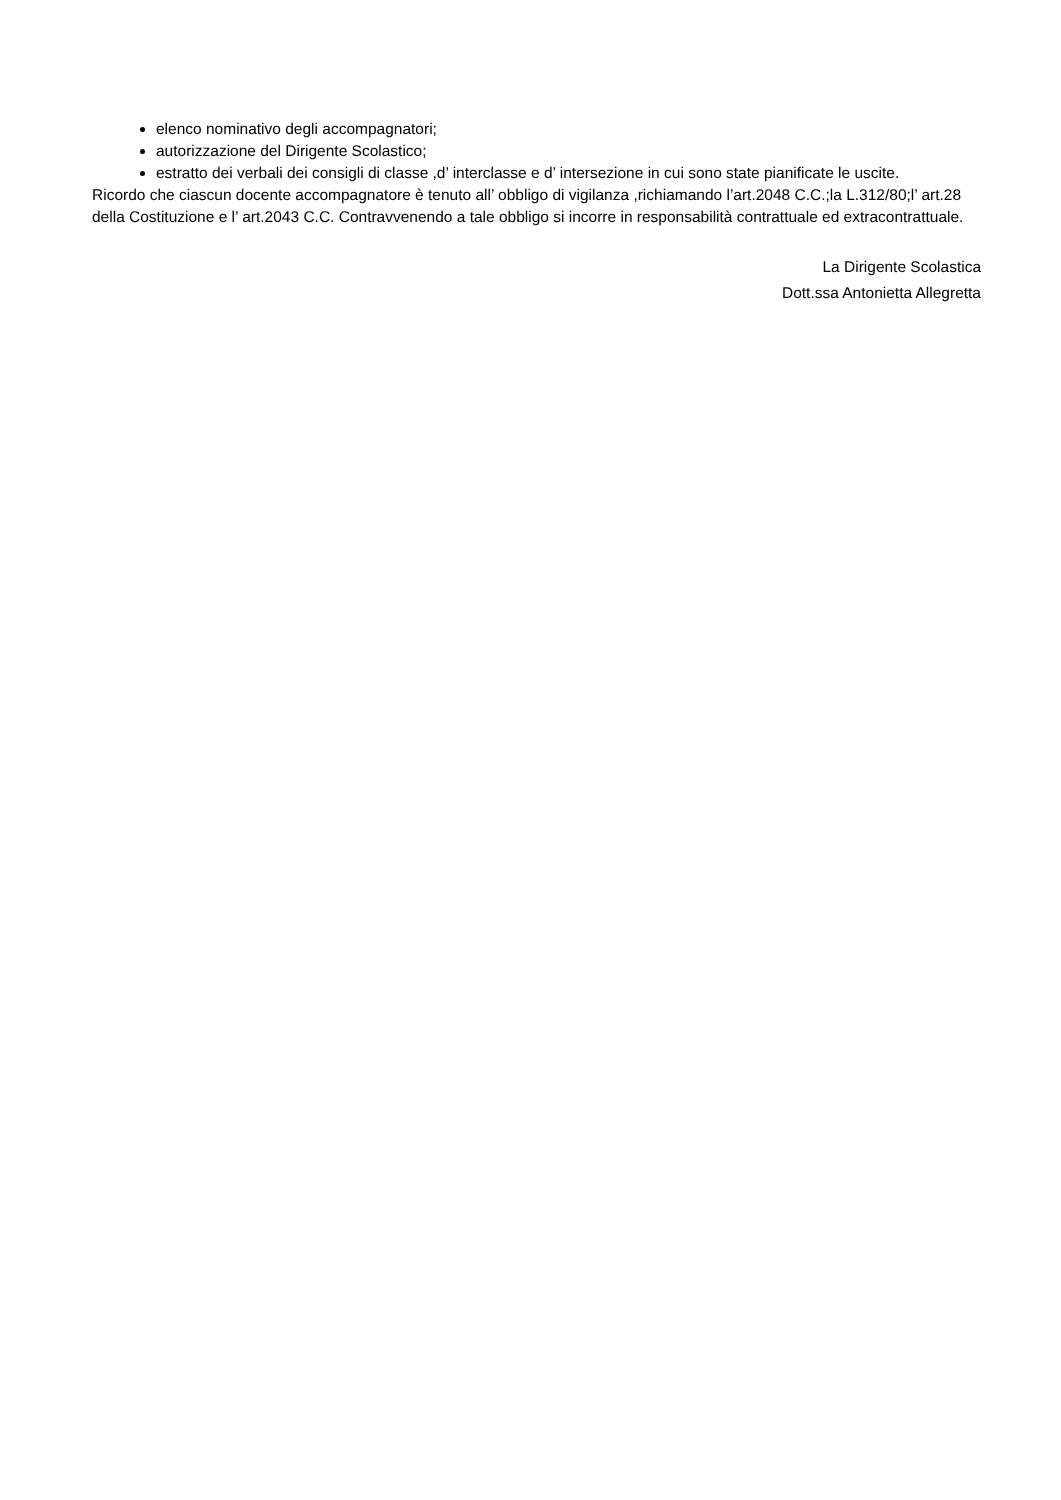elenco nominativo degli accompagnatori;
autorizzazione del Dirigente Scolastico;
estratto dei verbali dei consigli di classe ,d’ interclasse e d’ intersezione in cui sono state pianificate le uscite.
Ricordo che ciascun docente accompagnatore è tenuto all’ obbligo di vigilanza ,richiamando l’art.2048 C.C.;la L.312/80;l’ art.28 della Costituzione e l’ art.2043 C.C. Contravvenendo a tale obbligo si incorre in responsabilità contrattuale ed extracontrattuale.
La Dirigente Scolastica
Dott.ssa Antonietta Allegretta